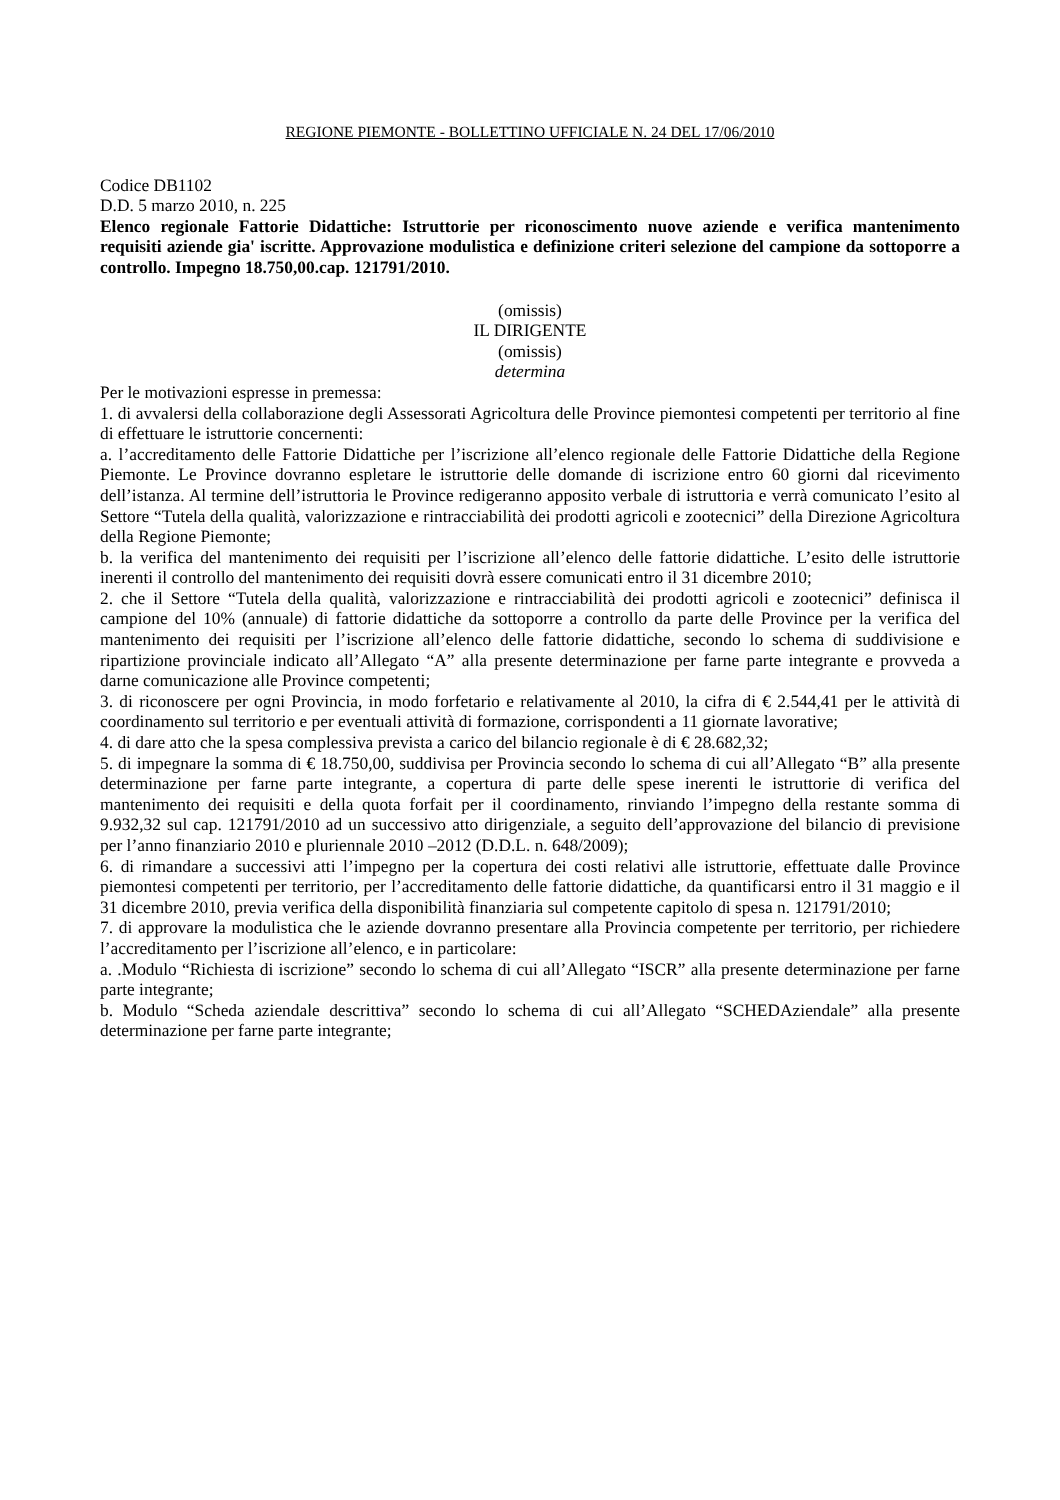REGIONE PIEMONTE - BOLLETTINO UFFICIALE N. 24 DEL 17/06/2010
Codice DB1102
D.D. 5 marzo 2010, n. 225
Elenco regionale Fattorie Didattiche: Istruttorie per riconoscimento nuove aziende e verifica mantenimento requisiti aziende gia' iscritte. Approvazione modulistica e definizione criteri selezione del campione da sottoporre a controllo. Impegno 18.750,00.cap. 121791/2010.
(omissis)
IL DIRIGENTE
(omissis)
determina
Per le motivazioni espresse in premessa:
1. di avvalersi della collaborazione degli Assessorati Agricoltura delle Province piemontesi competenti per territorio al fine di effettuare le istruttorie concernenti:
a. l’accreditamento delle Fattorie Didattiche per l’iscrizione all’elenco regionale delle Fattorie Didattiche della Regione Piemonte. Le Province dovranno espletare le istruttorie delle domande di iscrizione entro 60 giorni dal ricevimento dell’istanza. Al termine dell’istruttoria le Province redigeranno apposito verbale di istruttoria e verrà comunicato l’esito al Settore “Tutela della qualità, valorizzazione e rintracciabilità dei prodotti agricoli e zootecnici” della Direzione Agricoltura della Regione Piemonte;
b. la verifica del mantenimento dei requisiti per l’iscrizione all’elenco delle fattorie didattiche. L’esito delle istruttorie inerenti il controllo del mantenimento dei requisiti dovrà essere comunicati entro il 31 dicembre 2010;
2. che il Settore “Tutela della qualità, valorizzazione e rintracciabilità dei prodotti agricoli e zootecnici” definisca il campione del 10% (annuale) di fattorie didattiche da sottoporre a controllo da parte delle Province per la verifica del mantenimento dei requisiti per l’iscrizione all’elenco delle fattorie didattiche, secondo lo schema di suddivisione e ripartizione provinciale indicato all’Allegato “A” alla presente determinazione per farne parte integrante e provveda a darne comunicazione alle Province competenti;
3. di riconoscere per ogni Provincia, in modo forfetario e relativamente al 2010, la cifra di € 2.544,41 per le attività di coordinamento sul territorio e per eventuali attività di formazione, corrispondenti a 11 giornate lavorative;
4. di dare atto che la spesa complessiva prevista a carico del bilancio regionale è di € 28.682,32;
5. di impegnare la somma di € 18.750,00, suddivisa per Provincia secondo lo schema di cui all’Allegato “B” alla presente determinazione per farne parte integrante, a copertura di parte delle spese inerenti le istruttorie di verifica del mantenimento dei requisiti e della quota forfait per il coordinamento, rinviando l’impegno della restante somma di 9.932,32 sul cap. 121791/2010 ad un successivo atto dirigenziale, a seguito dell’approvazione del bilancio di previsione per l’anno finanziario 2010 e pluriennale 2010 –2012 (D.D.L. n. 648/2009);
6. di rimandare a successivi atti l’impegno per la copertura dei costi relativi alle istruttorie, effettuate dalle Province piemontesi competenti per territorio, per l’accreditamento delle fattorie didattiche, da quantificarsi entro il 31 maggio e il 31 dicembre 2010, previa verifica della disponibilità finanziaria sul competente capitolo di spesa n. 121791/2010;
7. di approvare la modulistica che le aziende dovranno presentare alla Provincia competente per territorio, per richiedere l’accreditamento per l’iscrizione all’elenco, e in particolare:
a. .Modulo “Richiesta di iscrizione” secondo lo schema di cui all’Allegato “ISCR” alla presente determinazione per farne parte integrante;
b. Modulo “Scheda aziendale descrittiva” secondo lo schema di cui all’Allegato “SCHEDAziendale” alla presente determinazione per farne parte integrante;